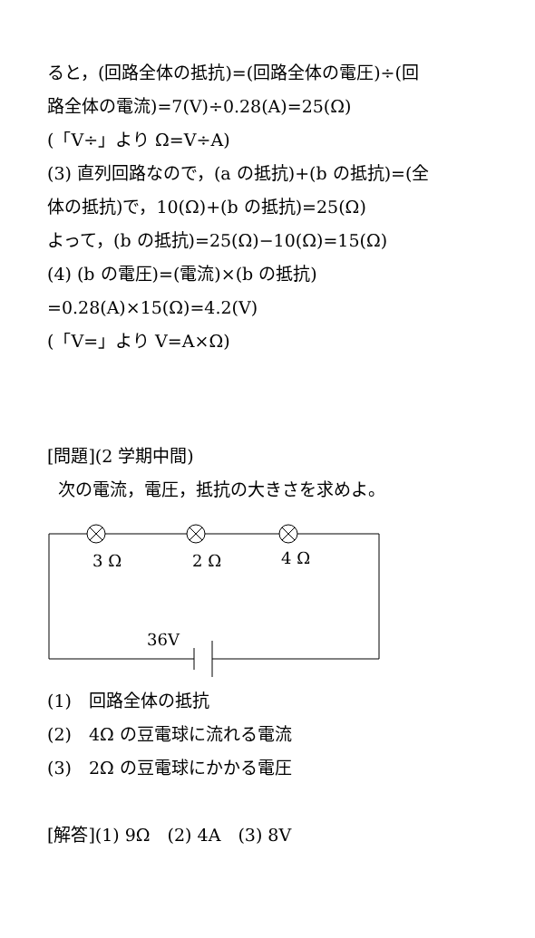ると，(回路全体の抵抗)=(回路全体の電圧)÷(回
路全体の電流)=7(V)÷0.28(A)=25(Ω)
(「V÷」より Ω=V÷A)
(3) 直列回路なので，(a の抵抗)+(b の抵抗)=(全
体の抵抗)で，10(Ω)+(b の抵抗)=25(Ω)
よって，(b の抵抗)=25(Ω)−10(Ω)=15(Ω)
(4) (b の電圧)=(電流)×(b の抵抗)
=0.28(A)×15(Ω)=4.2(V)
(「V=」より V=A×Ω)
[問題](2 学期中間)
次の電流，電圧，抵抗の大きさを求めよ。
3 Ω
2 Ω
4 Ω
36V
(1)　回路全体の抵抗
(2)　4Ω の豆電球に流れる電流
(3)　2Ω の豆電球にかかる電圧
[解答](1) 9Ω　(2) 4A　(3) 8V